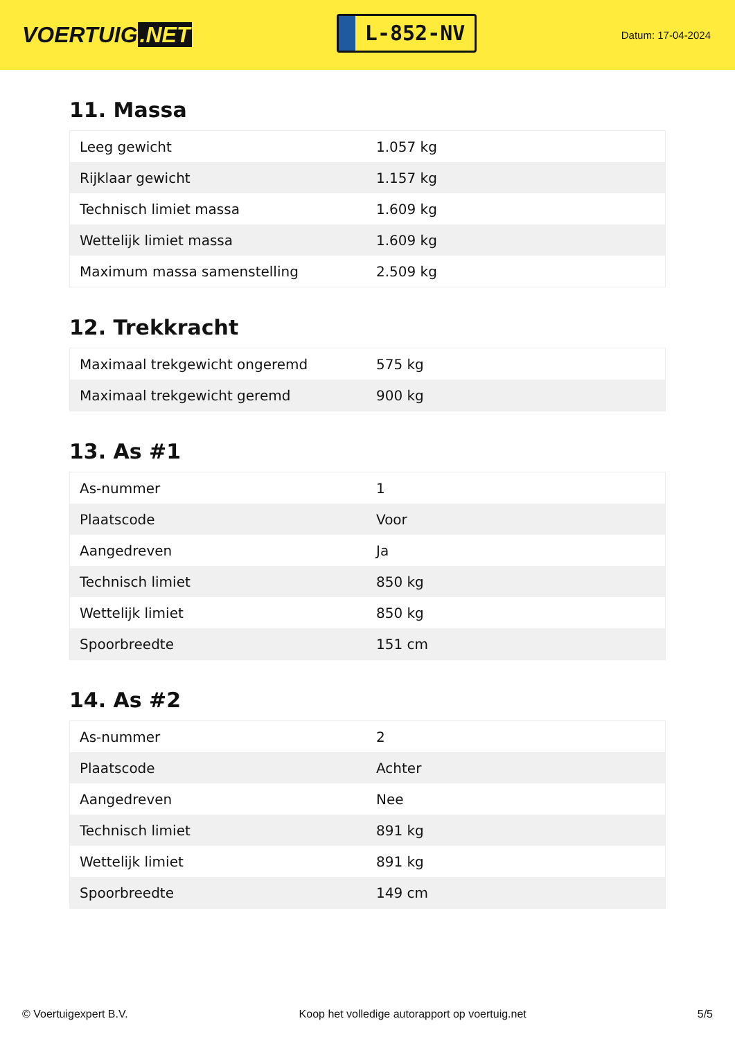VOERTUIG.NET
L-852-NV
Datum: 17-04-2024
11. Massa
| Leeg gewicht | 1.057 kg |
| Rijklaar gewicht | 1.157 kg |
| Technisch limiet massa | 1.609 kg |
| Wettelijk limiet massa | 1.609 kg |
| Maximum massa samenstelling | 2.509 kg |
12. Trekkracht
| Maximaal trekgewicht ongeremd | 575 kg |
| Maximaal trekgewicht geremd | 900 kg |
13. As #1
| As-nummer | 1 |
| Plaatscode | Voor |
| Aangedreven | Ja |
| Technisch limiet | 850 kg |
| Wettelijk limiet | 850 kg |
| Spoorbreedte | 151 cm |
14. As #2
| As-nummer | 2 |
| Plaatscode | Achter |
| Aangedreven | Nee |
| Technisch limiet | 891 kg |
| Wettelijk limiet | 891 kg |
| Spoorbreedte | 149 cm |
© Voertuigexpert B.V. Koop het volledige autorapport op voertuig.net 5/5